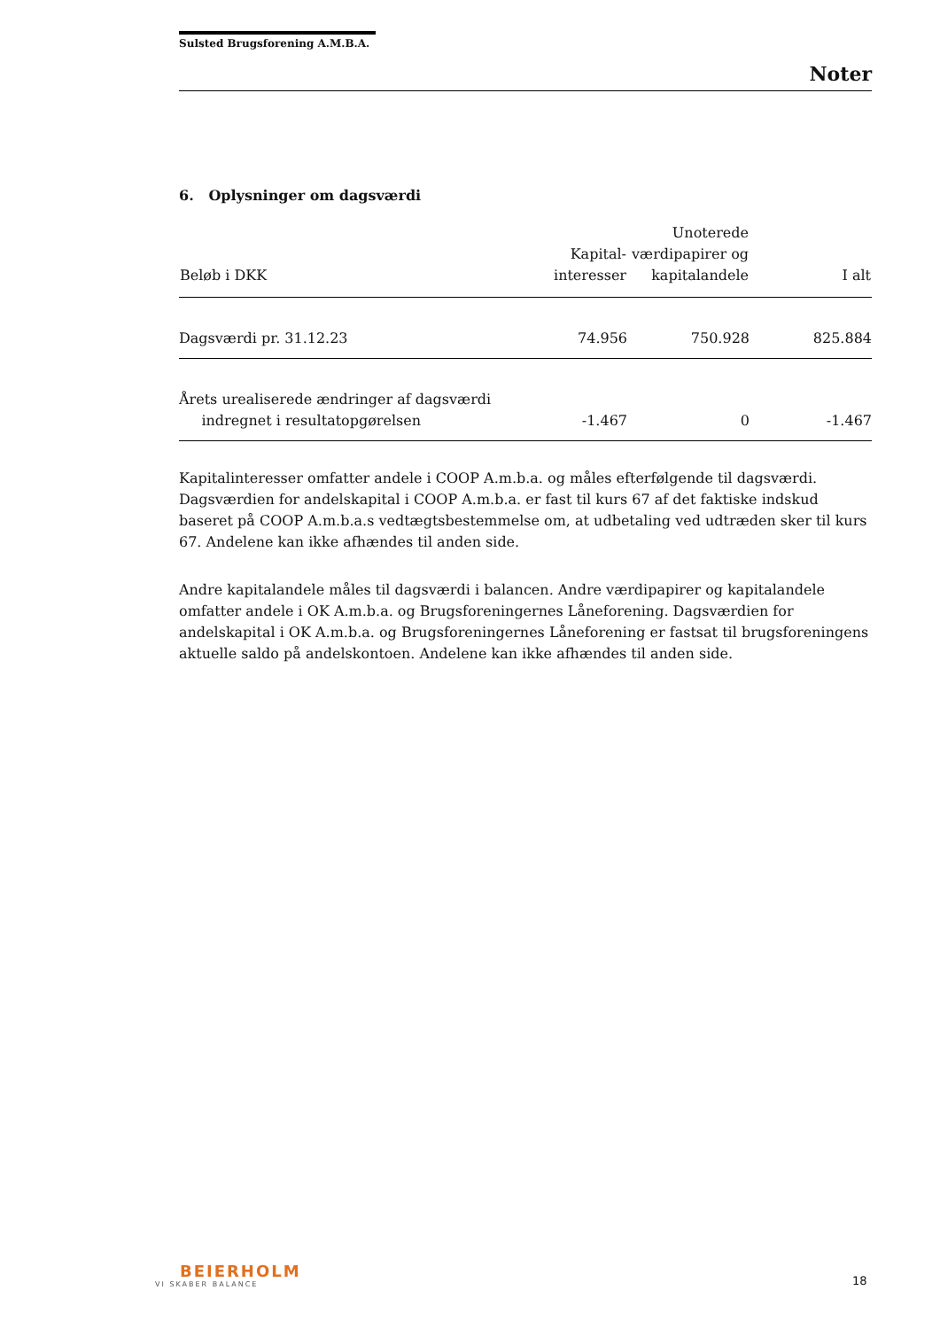Sulsted Brugsforening A.M.B.A.
Noter
6. Oplysninger om dagsværdi
| Beløb i DKK | Kapital- interesser | Unoterede værdipapirer og kapitalandele | I alt |
| --- | --- | --- | --- |
| Dagsværdi pr. 31.12.23 | 74.956 | 750.928 | 825.884 |
| Årets urealiserede ændringer af dagsværdi indregnet i resultatopgørelsen | -1.467 | 0 | -1.467 |
Kapitalinteresser omfatter andele i COOP A.m.b.a. og måles efterfølgende til dagsværdi. Dagsværdien for andelskapital i COOP A.m.b.a. er fast til kurs 67 af det faktiske indskud baseret på COOP A.m.b.a.s vedtægtsbestemmelse om, at udbetaling ved udtræden sker til kurs 67. Andelene kan ikke afhændes til anden side.
Andre kapitalandele måles til dagsværdi i balancen. Andre værdipapirer og kapitalandele omfatter andele i OK A.m.b.a. og Brugsforeningernes Låneforening. Dagsværdien for andelskapital i OK A.m.b.a. og Brugsforeningernes Låneforening er fastsat til brugsforeningens aktuelle saldo på andelskontoen. Andelene kan ikke afhændes til anden side.
BEIERHOLM
VI SKABER BALANCE
18